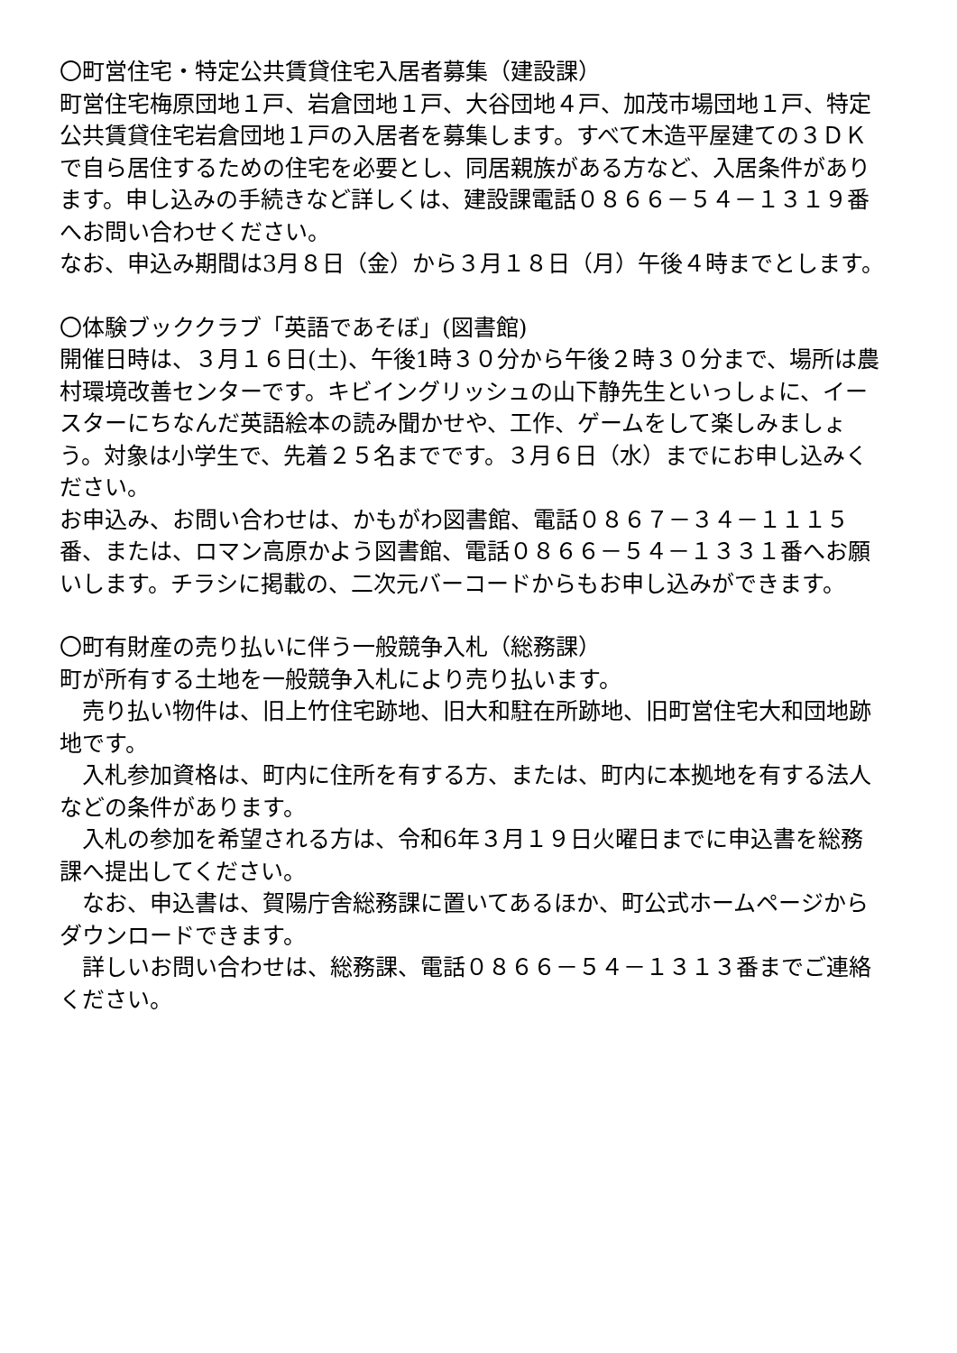〇町営住宅・特定公共賃貸住宅入居者募集（建設課）
町営住宅梅原団地１戸、岩倉団地１戸、大谷団地４戸、加茂市場団地１戸、特定公共賃貸住宅岩倉団地１戸の入居者を募集します。すべて木造平屋建ての３ＤＫで自ら居住するための住宅を必要とし、同居親族がある方など、入居条件があります。申し込みの手続きなど詳しくは、建設課電話０８６６－５４－１３１９番へお問い合わせください。
なお、申込み期間は3月８日（金）から３月１８日（月）午後４時までとします。
〇体験ブッククラブ「英語であそぼ」(図書館)
開催日時は、３月１６日(土)、午後1時３０分から午後２時３０分まで、場所は農村環境改善センターです。キビイングリッシュの山下静先生といっしょに、イースターにちなんだ英語絵本の読み聞かせや、工作、ゲームをして楽しみましょう。対象は小学生で、先着２５名までです。３月６日（水）までにお申し込みください。
お申込み、お問い合わせは、かもがわ図書館、電話０８６７－３４－１１１５番、または、ロマン高原かよう図書館、電話０８６６－５４－１３３１番へお願いします。チラシに掲載の、二次元バーコードからもお申し込みができます。
〇町有財産の売り払いに伴う一般競争入札（総務課）
町が所有する土地を一般競争入札により売り払います。
　売り払い物件は、旧上竹住宅跡地、旧大和駐在所跡地、旧町営住宅大和団地跡地です。
　入札参加資格は、町内に住所を有する方、または、町内に本拠地を有する法人などの条件があります。
　入札の参加を希望される方は、令和6年３月１９日火曜日までに申込書を総務課へ提出してください。
　なお、申込書は、賀陽庁舎総務課に置いてあるほか、町公式ホームページからダウンロードできます。
　詳しいお問い合わせは、総務課、電話０８６６－５４－１３１３番までご連絡ください。